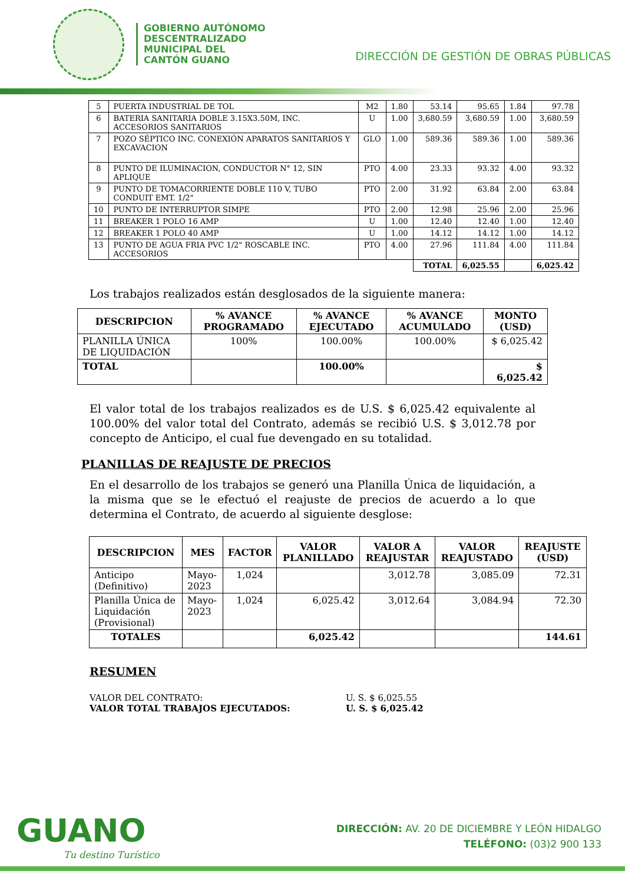GOBIERNO AUTÓNOMO
DESCENTRALIZADO
MUNICIPAL DEL
CANTÓN GUANO
DIRECCIÓN DE GESTIÓN DE OBRAS PÚBLICAS
| 5 | PUERTA INDUSTRIAL DE TOL | M2 | 1.80 | 53.14 | 95.65 | 1.84 | 97.78 |
| 6 | BATERIA SANITARIA DOBLE 3.15X3.50M, INC. ACCESORIOS SANITARIOS | U | 1.00 | 3,680.59 | 3,680.59 | 1.00 | 3,680.59 |
| 7 | POZO SÉPTICO INC. CONEXIÓN APARATOS SANITARIOS Y EXCAVACION | GLO | 1.00 | 589.36 | 589.36 | 1.00 | 589.36 |
| 8 | PUNTO DE ILUMINACION, CONDUCTOR N° 12, SIN APLIQUE | PTO | 4.00 | 23.33 | 93.32 | 4.00 | 93.32 |
| 9 | PUNTO DE TOMACORRIENTE DOBLE 110 V, TUBO CONDUIT EMT. 1/2" | PTO | 2.00 | 31.92 | 63.84 | 2.00 | 63.84 |
| 10 | PUNTO DE INTERRUPTOR SIMPE | PTO | 2.00 | 12.98 | 25.96 | 2.00 | 25.96 |
| 11 | BREAKER 1 POLO 16 AMP | U | 1.00 | 12.40 | 12.40 | 1.00 | 12.40 |
| 12 | BREAKER 1 POLO 40 AMP | U | 1.00 | 14.12 | 14.12 | 1.00 | 14.12 |
| 13 | PUNTO DE AGUA FRIA PVC 1/2" ROSCABLE INC. ACCESORIOS | PTO | 4.00 | 27.96 | 111.84 | 4.00 | 111.84 |
| | | | | TOTAL | 6,025.55 | | 6,025.42 |
Los trabajos realizados están desglosados de la siguiente manera:
| DESCRIPCION | % AVANCE PROGRAMADO | % AVANCE EJECUTADO | % AVANCE ACUMULADO | MONTO (USD) |
| --- | --- | --- | --- | --- |
| PLANILLA ÚNICA DE LIQUIDACIÓN | 100% | 100.00% | 100.00% | $ 6,025.42 |
| TOTAL | | 100.00% | | $ 6,025.42 |
El valor total de los trabajos realizados es de U.S. $ 6,025.42 equivalente al 100.00% del valor total del Contrato, además se recibió U.S. $ 3,012.78 por concepto de Anticipo, el cual fue devengado en su totalidad.
PLANILLAS DE REAJUSTE DE PRECIOS
En el desarrollo de los trabajos se generó una Planilla Única de liquidación, a la misma que se le efectuó el reajuste de precios de acuerdo a lo que determina el Contrato, de acuerdo al siguiente desglose:
| DESCRIPCION | MES | FACTOR | VALOR PLANILLADO | VALOR A REAJUSTAR | VALOR REAJUSTADO | REAJUSTE (USD) |
| --- | --- | --- | --- | --- | --- | --- |
| Anticipo (Definitivo) | Mayo-2023 | 1,024 | | 3,012.78 | 3,085.09 | 72.31 |
| Planilla Única de Liquidación (Provisional) | Mayo-2023 | 1,024 | 6,025.42 | 3,012.64 | 3,084.94 | 72.30 |
| TOTALES | | | 6,025.42 | | | 144.61 |
RESUMEN
VALOR DEL CONTRATO: U. S. $ 6,025.55
VALOR TOTAL TRABAJOS EJECUTADOS: U. S. $ 6,025.42
GUANO
Tu destino Turístico
DIRECCIÓN: AV. 20 DE DICIEMBRE Y LEÓN HIDALGO
TELÉFONO: (03)2 900 133